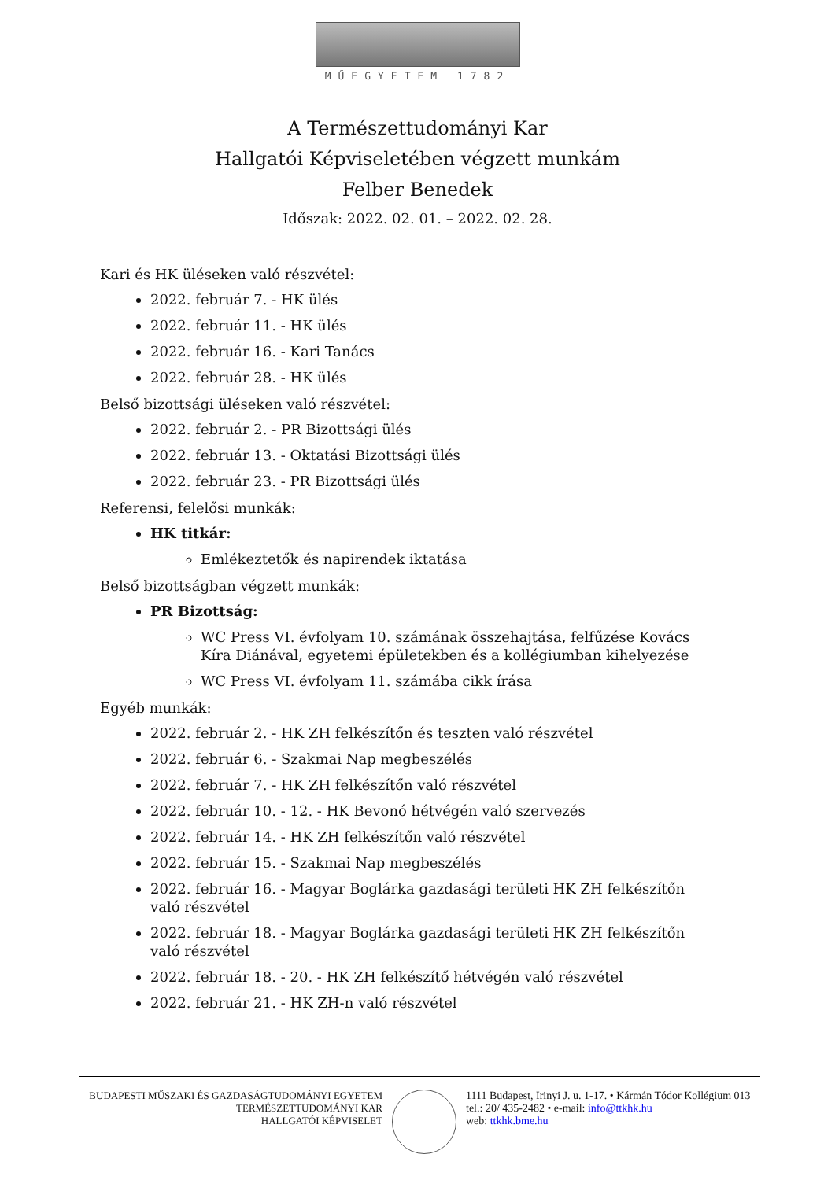MŰEGYETEM 1782
A Természettudományi Kar
Hallgatói Képviseletében végzett munkám
Felber Benedek
Időszak: 2022. 02. 01. – 2022. 02. 28.
Kari és HK üléseken való részvétel:
2022. február 7. - HK ülés
2022. február 11. - HK ülés
2022. február 16. - Kari Tanács
2022. február 28. - HK ülés
Belső bizottsági üléseken való részvétel:
2022. február 2. - PR Bizottsági ülés
2022. február 13. - Oktatási Bizottsági ülés
2022. február 23. - PR Bizottsági ülés
Referensi, felelősi munkák:
HK titkár:
Emlékeztetők és napirendek iktatása
Belső bizottságban végzett munkák:
PR Bizottság:
WC Press VI. évfolyam 10. számának összehajtása, felfűzése Kovács Kíra Diánával, egyetemi épületekben és a kollégiumban kihelyezése
WC Press VI. évfolyam 11. számába cikk írása
Egyéb munkák:
2022. február 2. - HK ZH felkészítőn és teszten való részvétel
2022. február 6. - Szakmai Nap megbeszélés
2022. február 7. - HK ZH felkészítőn való részvétel
2022. február 10. - 12. - HK Bevonó hétvégén való szervezés
2022. február 14. - HK ZH felkészítőn való részvétel
2022. február 15. - Szakmai Nap megbeszélés
2022. február 16. - Magyar Boglárka gazdasági területi HK ZH felkészítőn való részvétel
2022. február 18. - Magyar Boglárka gazdasági területi HK ZH felkészítőn való részvétel
2022. február 18. - 20. - HK ZH felkészítő hétvégén való részvétel
2022. február 21. - HK ZH-n való részvétel
BUDAPESTI MŰSZAKI ÉS GAZDASÁGTUDOMÁNYI EGYETEM
TERMÉSZETTUDOMÁNYI KAR
HALLGATÓI KÉPVISELET
1111 Budapest, Irinyi J. u. 1-17. • Kármán Tódor Kollégium 013
tel.: 20/ 435-2482 • e-mail: info@ttkhk.hu
web: ttkhk.bme.hu